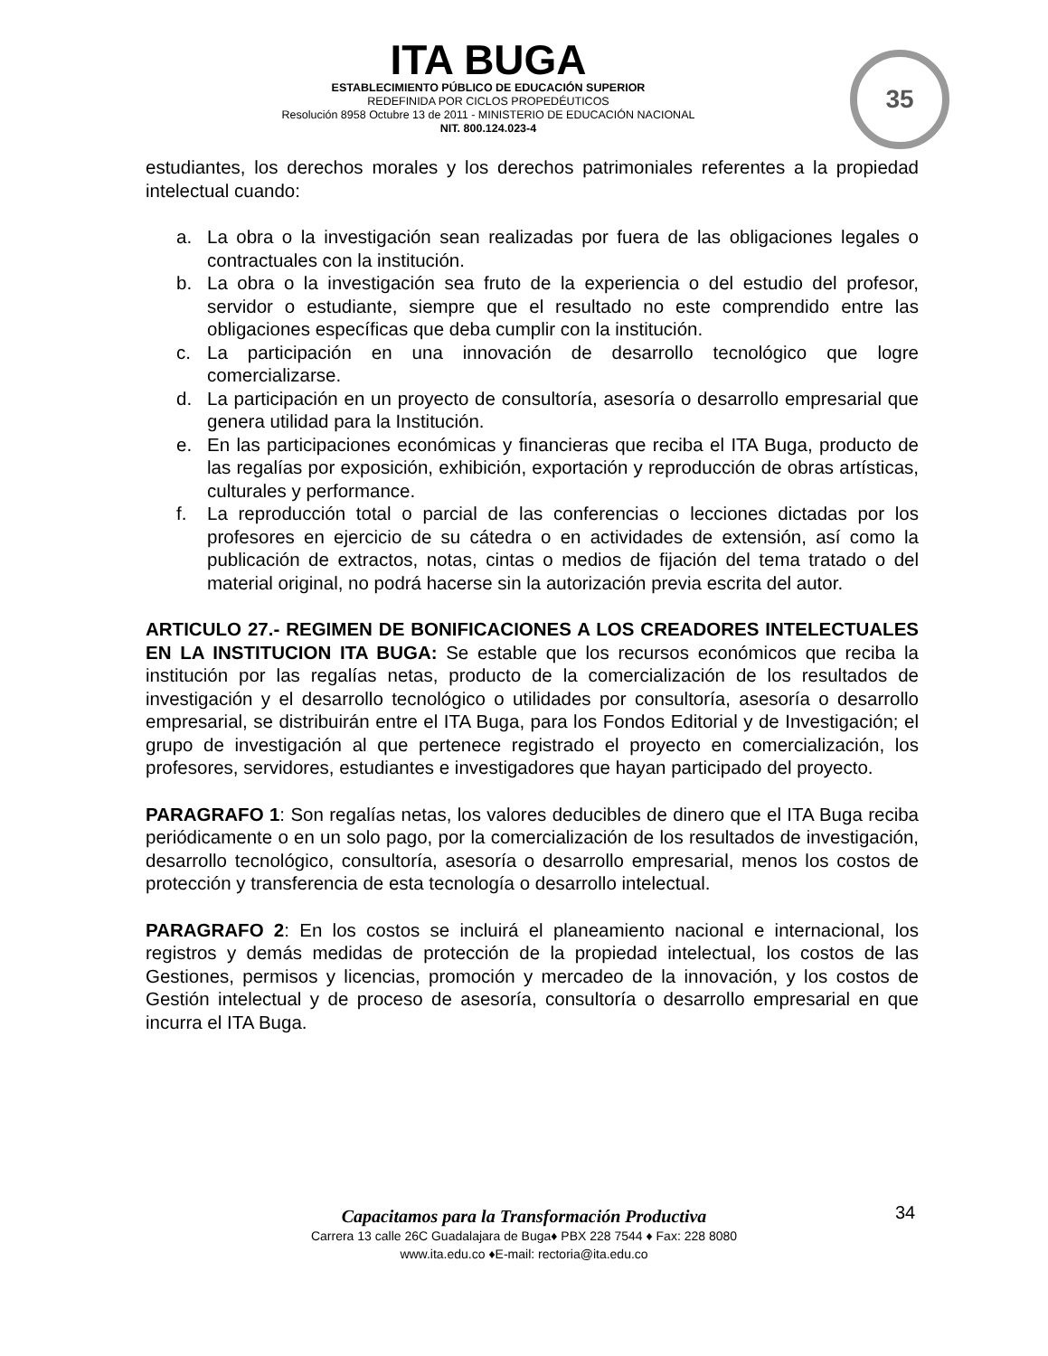ITA BUGA
ESTABLECIMIENTO PÚBLICO DE EDUCACIÓN SUPERIOR
REDEFINIDA POR CICLOS PROPEDÉUTICOS
Resolución 8958 Octubre 13 de 2011 - MINISTERIO DE EDUCACIÓN NACIONAL
NIT. 800.124.023-4
35
estudiantes, los derechos morales y los derechos patrimoniales referentes a la propiedad intelectual cuando:
a. La obra o la investigación sean realizadas por fuera de las obligaciones legales o contractuales con la institución.
b. La obra o la investigación sea fruto de la experiencia o del estudio del profesor, servidor o estudiante, siempre que el resultado no este comprendido entre las obligaciones específicas que deba cumplir con la institución.
c. La participación en una innovación de desarrollo tecnológico que logre comercializarse.
d. La participación en un proyecto de consultoría, asesoría o desarrollo empresarial que genera utilidad para la Institución.
e. En las participaciones económicas y financieras que reciba el ITA Buga, producto de las regalías por exposición, exhibición, exportación y reproducción de obras artísticas, culturales y performance.
f. La reproducción total o parcial de las conferencias o lecciones dictadas por los profesores en ejercicio de su cátedra o en actividades de extensión, así como la publicación de extractos, notas, cintas o medios de fijación del tema tratado o del material original, no podrá hacerse sin la autorización previa escrita del autor.
ARTICULO 27.- REGIMEN DE BONIFICACIONES A LOS CREADORES INTELECTUALES EN LA INSTITUCION ITA BUGA: Se estable que los recursos económicos que reciba la institución por las regalías netas, producto de la comercialización de los resultados de investigación y el desarrollo tecnológico o utilidades por consultoría, asesoría o desarrollo empresarial, se distribuirán entre el ITA Buga, para los Fondos Editorial y de Investigación; el grupo de investigación al que pertenece registrado el proyecto en comercialización, los profesores, servidores, estudiantes e investigadores que hayan participado del proyecto.
PARAGRAFO 1: Son regalías netas, los valores deducibles de dinero que el ITA Buga reciba periódicamente o en un solo pago, por la comercialización de los resultados de investigación, desarrollo tecnológico, consultoría, asesoría o desarrollo empresarial, menos los costos de protección y transferencia de esta tecnología o desarrollo intelectual.
PARAGRAFO 2: En los costos se incluirá el planeamiento nacional e internacional, los registros y demás medidas de protección de la propiedad intelectual, los costos de las Gestiones, permisos y licencias, promoción y mercadeo de la innovación, y los costos de Gestión intelectual y de proceso de asesoría, consultoría o desarrollo empresarial en que incurra el ITA Buga.
Capacitamos para la Transformación Productiva
Carrera 13 calle 26C Guadalajara de Buga♦ PBX 228 7544 ♦ Fax: 228 8080
www.ita.edu.co ♦E-mail: rectoria@ita.edu.co
34